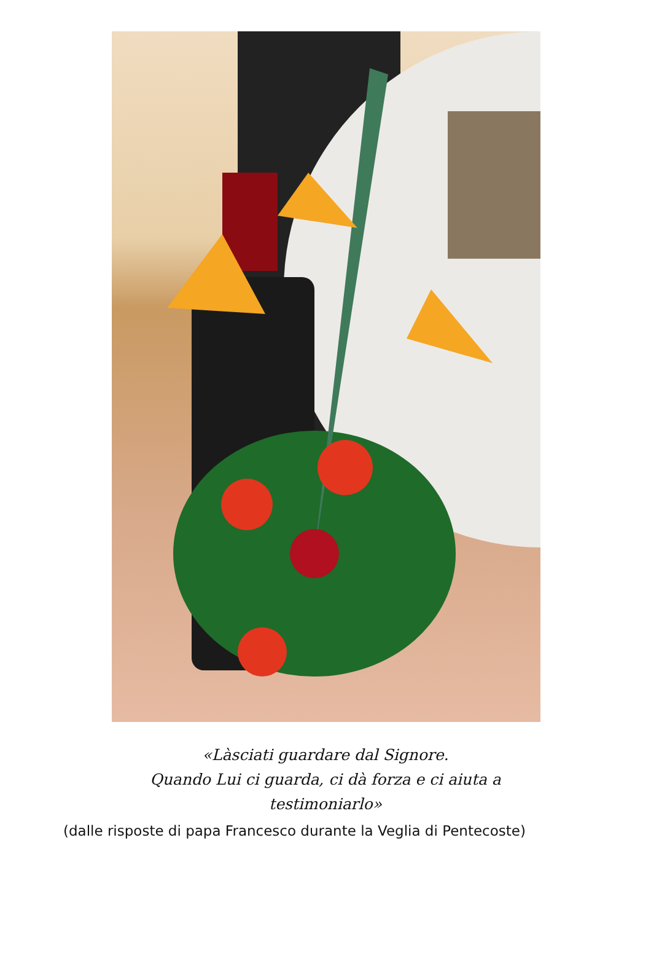«Làsciati guardare dal Signore.
Quando Lui ci guarda, ci dà forza e ci aiuta a
testimoniarlo»
(dalle risposte di papa Francesco durante la Veglia di Pentecoste)